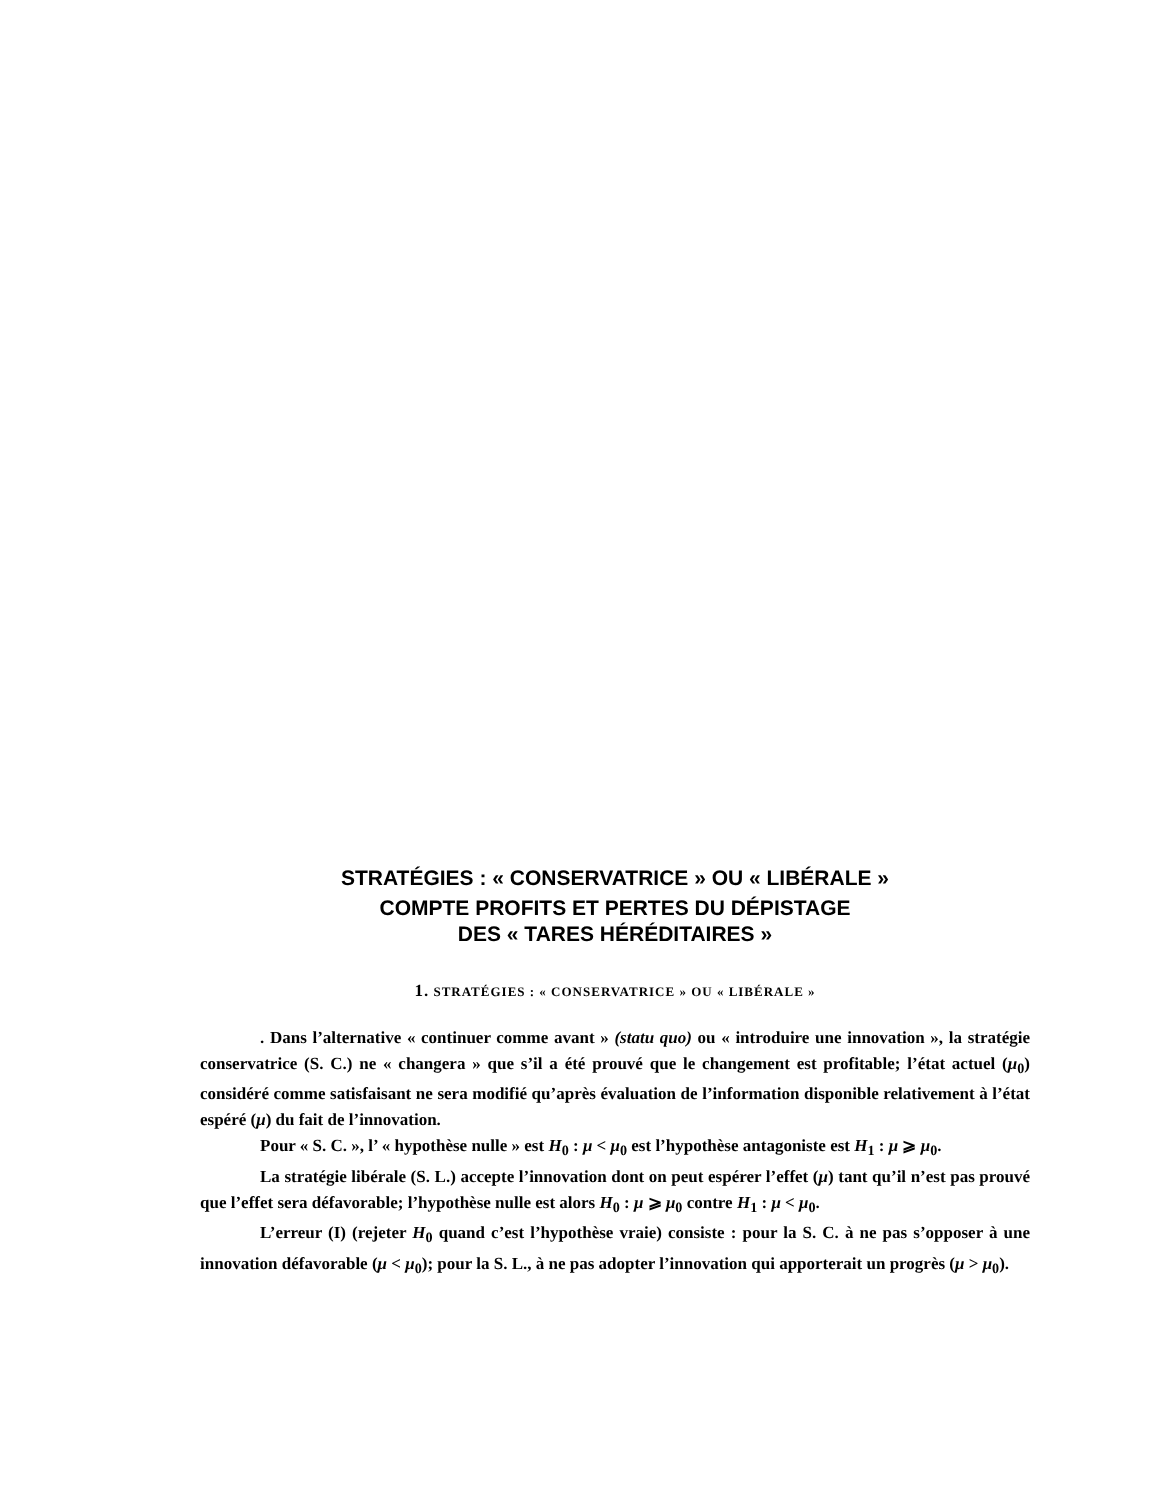STRATÉGIES : « CONSERVATRICE » OU « LIBÉRALE »
COMPTE PROFITS ET PERTES DU DÉPISTAGE
DES « TARES HÉRÉDITAIRES »
1. STRATÉGIES : « CONSERVATRICE » OU « LIBÉRALE »
. Dans l’alternative « continuer comme avant » (statu quo) ou « introduire une innovation », la stratégie conservatrice (S. C.) ne « changera » que s’il a été prouvé que le changement est profitable; l’état actuel (μ<sub>0</sub>) considéré comme satisfaisant ne sera modifié qu’après évaluation de l’information disponible relativement à l’état espéré (μ) du fait de l’innovation.
Pour « S. C. », l’ « hypothèse nulle » est H<sub>0</sub> : μ < μ<sub>0</sub> est l’hypothèse antagoniste est H<sub>1</sub> : μ ⩾ μ<sub>0</sub>.
La stratégie libérale (S. L.) accepte l’innovation dont on peut espérer l’effet (μ) tant qu’il n’est pas prouvé que l’effet sera défavorable; l’hypothèse nulle est alors H<sub>0</sub> : μ ⩾ μ<sub>0</sub> contre H<sub>1</sub> : μ < μ<sub>0</sub>.
L’erreur (I) (rejeter H<sub>0</sub> quand c’est l’hypothèse vraie) consiste : pour la S. C. à ne pas s’opposer à une innovation défavorable (μ < μ<sub>0</sub>); pour la S. L., à ne pas adopter l’innovation qui apporterait un progrès (μ > μ<sub>0</sub>).